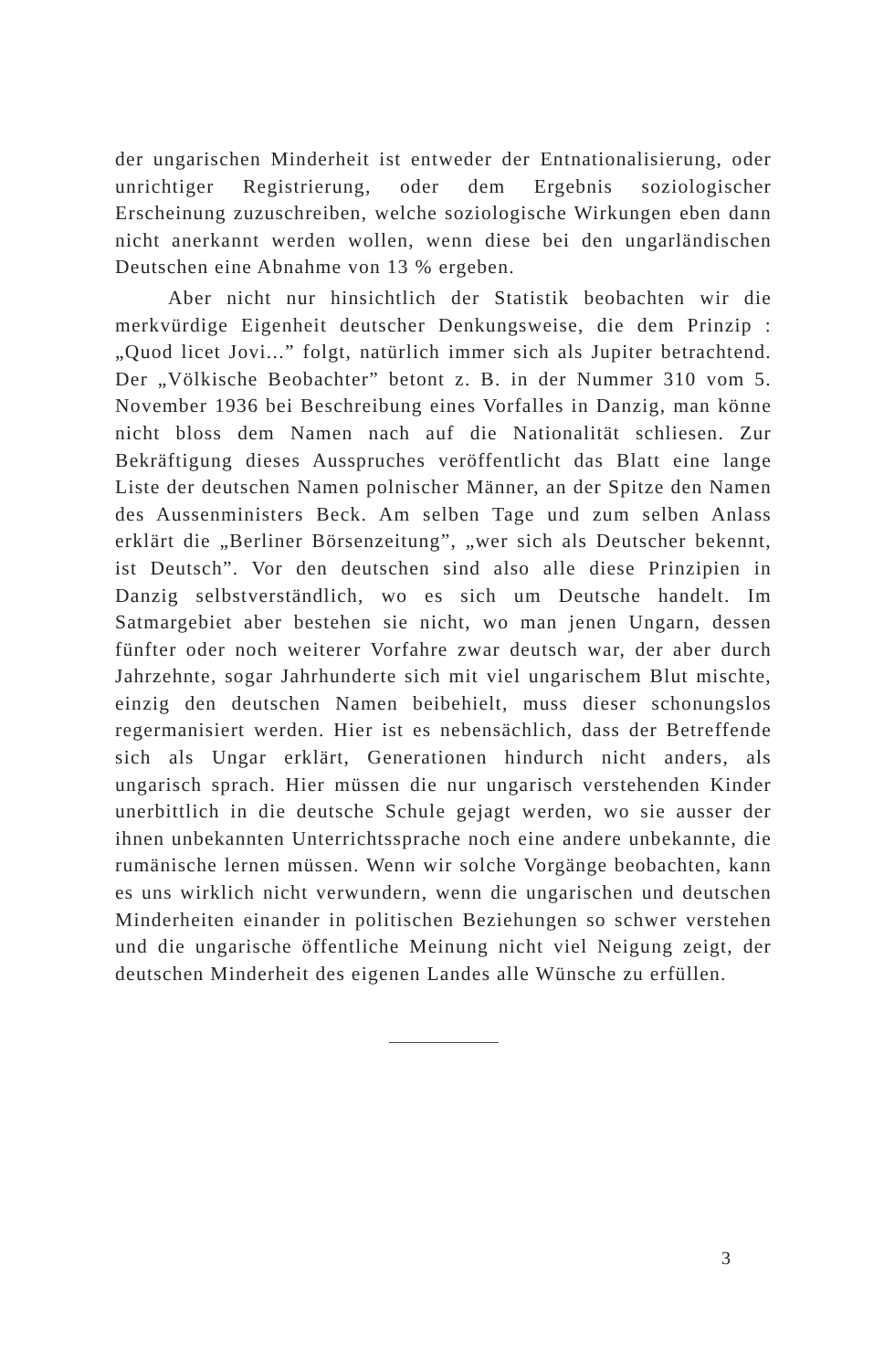der ungarischen Minderheit ist entweder der Entnationalisierung, oder unrichtiger Registrierung, oder dem Ergebnis soziologischer Erscheinung zuzuschreiben, welche soziologische Wirkungen eben dann nicht anerkannt werden wollen, wenn diese bei den ungarländischen Deutschen eine Abnahme von 13 % ergeben.
Aber nicht nur hinsichtlich der Statistik beobachten wir die merkvürdige Eigenheit deutscher Denkungsweise, die dem Prinzip : „Quod licet Jovi...” folgt, natürlich immer sich als Jupiter betrachtend. Der „Völkische Beobachter” betont z. B. in der Nummer 310 vom 5. November 1936 bei Beschreibung eines Vorfalles in Danzig, man könne nicht bloss dem Namen nach auf die Nationalität schliesen. Zur Bekräftigung dieses Ausspruches veröffentlicht das Blatt eine lange Liste der deutschen Namen polnischer Männer, an der Spitze den Namen des Aussenministers Beck. Am selben Tage und zum selben Anlass erklärt die „Berliner Börsenzeitung”, „wer sich als Deutscher bekennt, ist Deutsch”. Vor den deutschen sind also alle diese Prinzipien in Danzig selbstverständlich, wo es sich um Deutsche handelt. Im Satmargebiet aber bestehen sie nicht, wo man jenen Ungarn, dessen fünfter oder noch weiterer Vorfahre zwar deutsch war, der aber durch Jahrzehnte, sogar Jahrhunderte sich mit viel ungarischem Blut mischte, einzig den deutschen Namen beibehielt, muss dieser schonungslos regermanisiert werden. Hier ist es nebensächlich, dass der Betreffende sich als Ungar erklärt, Generationen hindurch nicht anders, als ungarisch sprach. Hier müssen die nur ungarisch verstehenden Kinder unerbittlich in die deutsche Schule gejagt werden, wo sie ausser der ihnen unbekannten Unterrichtssprache noch eine andere unbekannte, die rumänische lernen müssen. Wenn wir solche Vorgänge beobachten, kann es uns wirklich nicht verwundern, wenn die ungarischen und deutschen Minderheiten einander in politischen Beziehungen so schwer verstehen und die ungarische öffentliche Meinung nicht viel Neigung zeigt, der deutschen Minderheit des eigenen Landes alle Wünsche zu erfüllen.
3